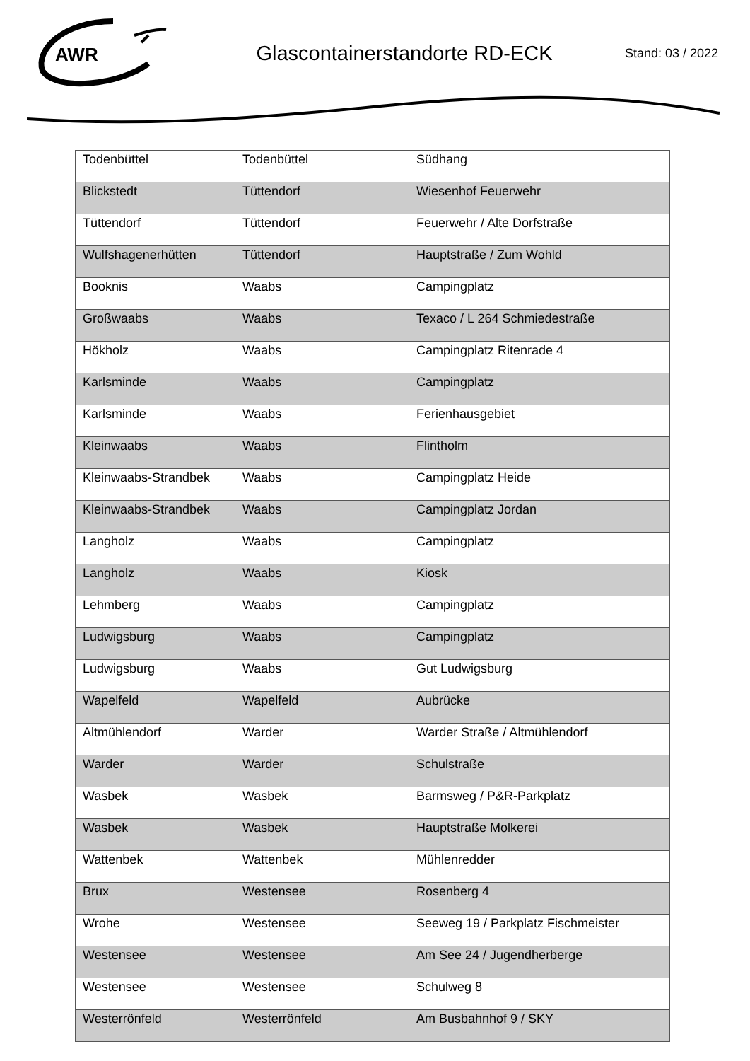AWR
Glascontainerstandorte RD-ECK
Stand: 03 / 2022
| Todenbüttel | Todenbüttel | Südhang |
| Blickstedt | Tüttendorf | Wiesenhof Feuerwehr |
| Tüttendorf | Tüttendorf | Feuerwehr / Alte Dorfstraße |
| Wulfshagenerhütten | Tüttendorf | Hauptstraße / Zum Wohld |
| Booknis | Waabs | Campingplatz |
| Großwaabs | Waabs | Texaco / L 264 Schmiedestraße |
| Hökholz | Waabs | Campingplatz Ritenrade 4 |
| Karlsminde | Waabs | Campingplatz |
| Karlsminde | Waabs | Ferienhausgebiet |
| Kleinwaabs | Waabs | Flintholm |
| Kleinwaabs-Strandbek | Waabs | Campingplatz Heide |
| Kleinwaabs-Strandbek | Waabs | Campingplatz Jordan |
| Langholz | Waabs | Campingplatz |
| Langholz | Waabs | Kiosk |
| Lehmberg | Waabs | Campingplatz |
| Ludwigsburg | Waabs | Campingplatz |
| Ludwigsburg | Waabs | Gut Ludwigsburg |
| Wapelfeld | Wapelfeld | Aubrücke |
| Altmühlendorf | Warder | Warder Straße / Altmühlendorf |
| Warder | Warder | Schulstraße |
| Wasbek | Wasbek | Barmsweg / P&R-Parkplatz |
| Wasbek | Wasbek | Hauptstraße Molkerei |
| Wattenbek | Wattenbek | Mühlenredder |
| Brux | Westensee | Rosenberg 4 |
| Wrohe | Westensee | Seeweg 19 / Parkplatz Fischmeister |
| Westensee | Westensee | Am See 24 / Jugendherberge |
| Westensee | Westensee | Schulweg 8 |
| Westerrönfeld | Westerrönfeld | Am Busbahnhof 9 / SKY |